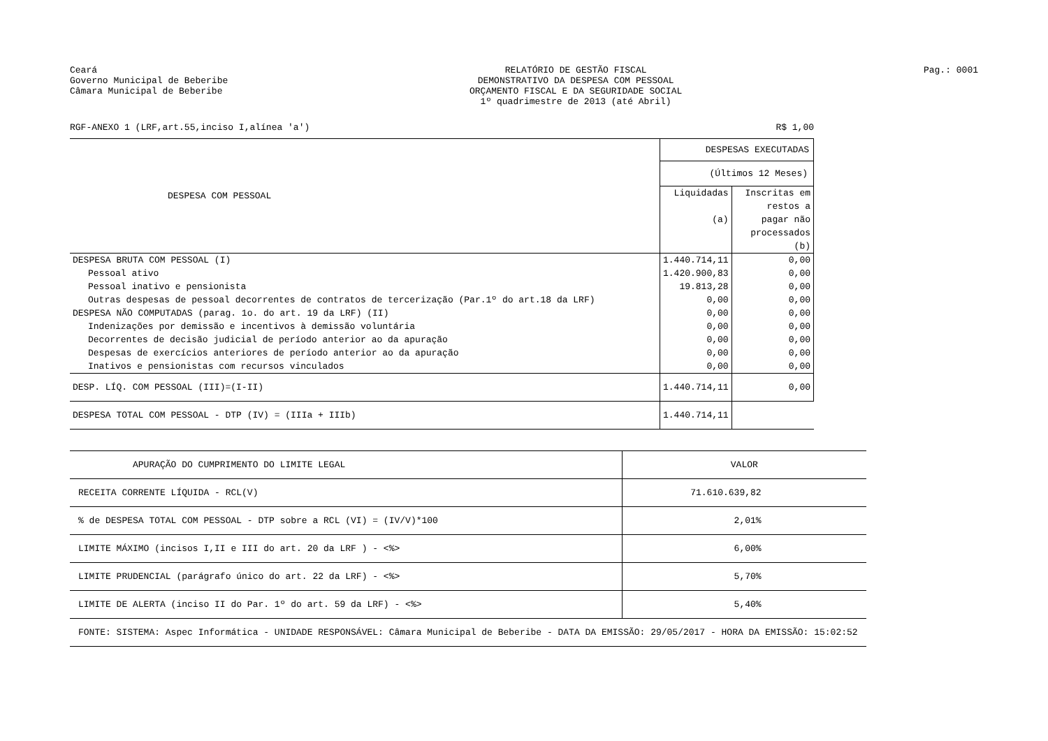Ceará
Governo Municipal de Beberibe
Câmara Municipal de Beberibe
RELATÓRIO DE GESTÃO FISCAL
DEMONSTRATIVO DA DESPESA COM PESSOAL
ORÇAMENTO FISCAL E DA SEGURIDADE SOCIAL
1º quadrimestre de 2013 (até Abril)
Pag.: 0001
RGF-ANEXO 1 (LRF,art.55,inciso I,alínea 'a') R$ 1,00
| DESPESA COM PESSOAL | DESPESAS EXECUTADAS | |
| --- | --- | --- |
| | (Últimos 12 Meses) | |
| | Liquidadas (a) | Inscritas em restos a pagar não processados (b) |
| DESPESA BRUTA COM PESSOAL (I) | 1.440.714,11 | 0,00 |
| Pessoal ativo | 1.420.900,83 | 0,00 |
| Pessoal inativo e pensionista | 19.813,28 | 0,00 |
| Outras despesas de pessoal decorrentes de contratos de tercerização (Par.1º do art.18 da LRF) | 0,00 | 0,00 |
| DESPESA NÃO COMPUTADAS (parag. 1o. do art. 19 da LRF) (II) | 0,00 | 0,00 |
| Indenizações por demissão e incentivos à demissão voluntária | 0,00 | 0,00 |
| Decorrentes de decisão judicial de período anterior ao da apuração | 0,00 | 0,00 |
| Despesas de exercícios anteriores de período anterior ao da apuração | 0,00 | 0,00 |
| Inativos e pensionistas com recursos vinculados | 0,00 | 0,00 |
| DESP. LÍQ. COM PESSOAL (III)=(I-II) | 1.440.714,11 | 0,00 |
| DESPESA TOTAL COM PESSOAL - DTP (IV) = (IIIa + IIIb) | 1.440.714,11 | |
| APURAÇÃO DO CUMPRIMENTO DO LIMITE LEGAL | VALOR |
| --- | --- |
| RECEITA CORRENTE LÍQUIDA - RCL(V) | 71.610.639,82 |
| % de DESPESA TOTAL COM PESSOAL - DTP sobre a RCL (VI) = (IV/V)*100 | 2,01% |
| LIMITE MÁXIMO (incisos I,II e III do art. 20 da LRF ) - <%> | 6,00% |
| LIMITE PRUDENCIAL (parágrafo único do art. 22 da LRF) - <%> | 5,70% |
| LIMITE DE ALERTA (inciso II do Par. 1º do art. 59 da LRF) - <%> | 5,40% |
| FONTE: SISTEMA: Aspec Informática - UNIDADE RESPONSÁVEL: Câmara Municipal de Beberibe - DATA DA EMISSÃO: 29/05/2017 - HORA DA EMISSÃO: 15:02:52 | |